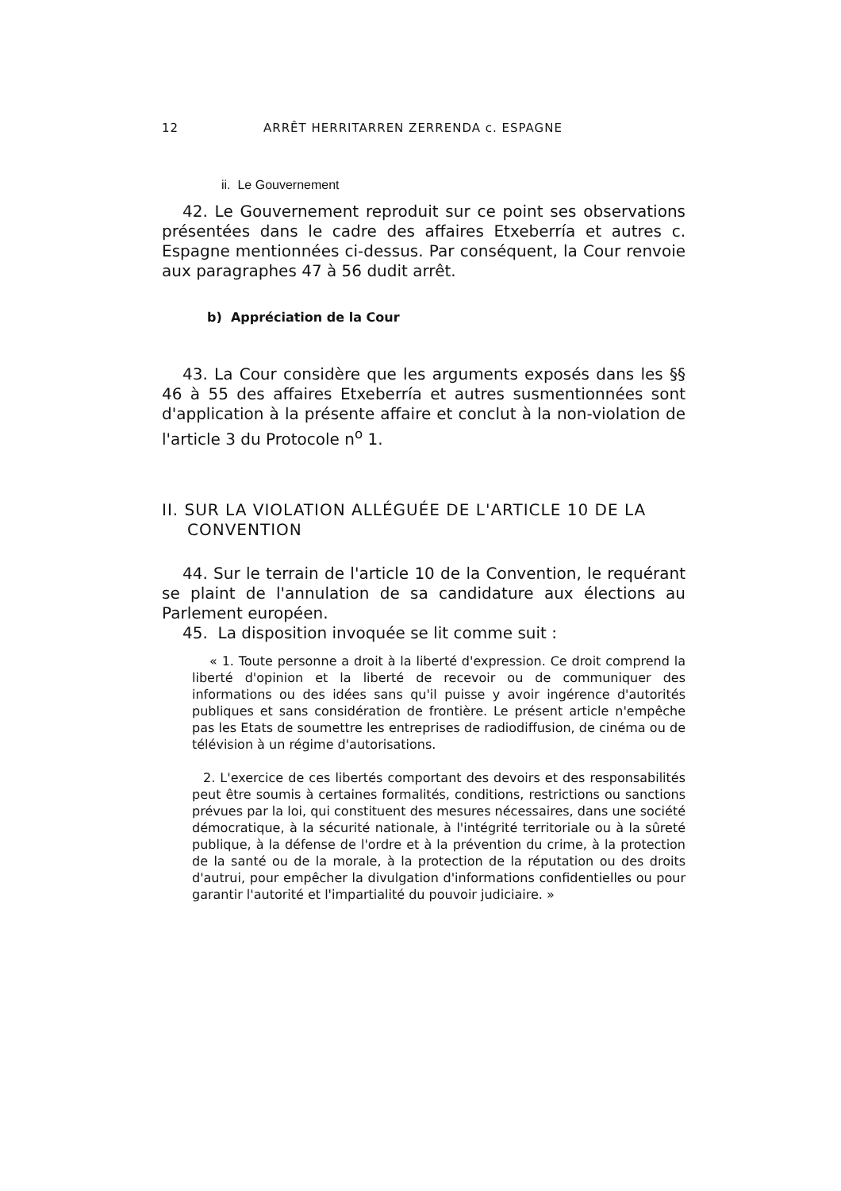12 ARRÊT HERRITARREN ZERRENDA c. ESPAGNE
ii. Le Gouvernement
42. Le Gouvernement reproduit sur ce point ses observations présentées dans le cadre des affaires Etxeberría et autres c. Espagne mentionnées ci-dessus. Par conséquent, la Cour renvoie aux paragraphes 47 à 56 dudit arrêt.
b) Appréciation de la Cour
43. La Cour considère que les arguments exposés dans les §§ 46 à 55 des affaires Etxeberría et autres susmentionnées sont d'application à la présente affaire et conclut à la non-violation de l'article 3 du Protocole n<sup>o</sup> 1.
II. SUR LA VIOLATION ALLÉGUÉE DE L'ARTICLE 10 DE LA CONVENTION
44. Sur le terrain de l'article 10 de la Convention, le requérant se plaint de l'annulation de sa candidature aux élections au Parlement européen.
45. La disposition invoquée se lit comme suit :
« 1. Toute personne a droit à la liberté d'expression. Ce droit comprend la liberté d'opinion et la liberté de recevoir ou de communiquer des informations ou des idées sans qu'il puisse y avoir ingérence d'autorités publiques et sans considération de frontière. Le présent article n'empêche pas les Etats de soumettre les entreprises de radiodiffusion, de cinéma ou de télévision à un régime d'autorisations.
2. L'exercice de ces libertés comportant des devoirs et des responsabilités peut être soumis à certaines formalités, conditions, restrictions ou sanctions prévues par la loi, qui constituent des mesures nécessaires, dans une société démocratique, à la sécurité nationale, à l'intégrité territoriale ou à la sûreté publique, à la défense de l'ordre et à la prévention du crime, à la protection de la santé ou de la morale, à la protection de la réputation ou des droits d'autrui, pour empêcher la divulgation d'informations confidentielles ou pour garantir l'autorité et l'impartialité du pouvoir judiciaire. »